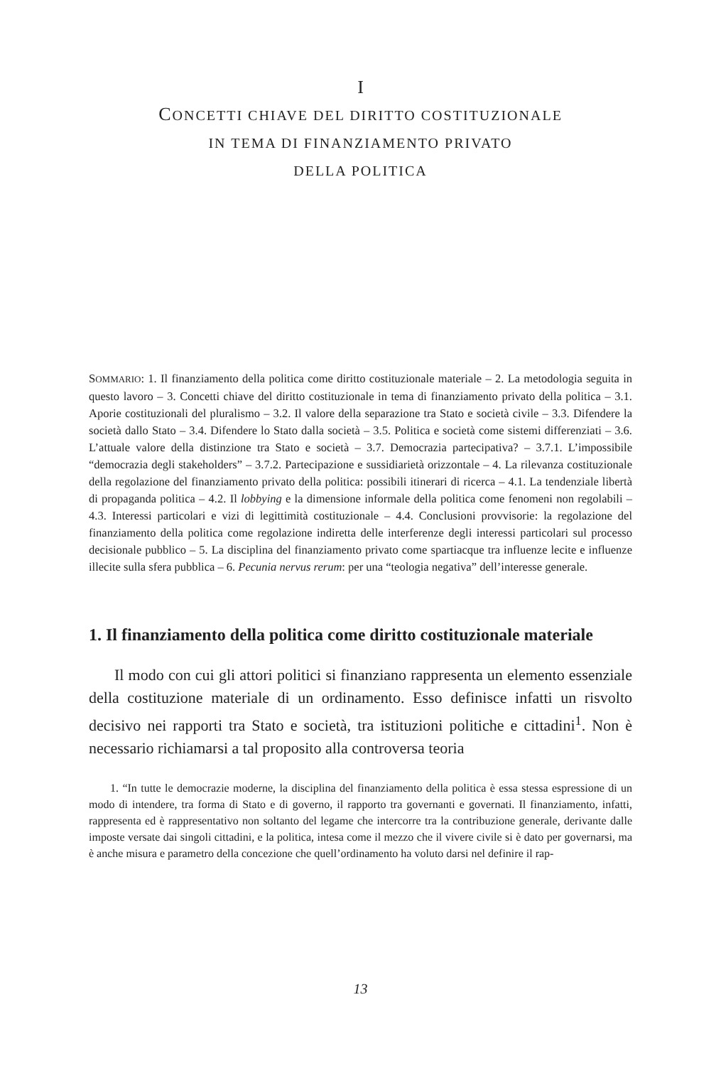I
CONCETTI CHIAVE DEL DIRITTO COSTITUZIONALE
IN TEMA DI FINANZIAMENTO PRIVATO
DELLA POLITICA
SOMMARIO: 1. Il finanziamento della politica come diritto costituzionale materiale – 2. La metodologia seguita in questo lavoro – 3. Concetti chiave del diritto costituzionale in tema di finanziamento privato della politica – 3.1. Aporie costituzionali del pluralismo – 3.2. Il valore della separazione tra Stato e società civile – 3.3. Difendere la società dallo Stato – 3.4. Difendere lo Stato dalla società – 3.5. Politica e società come sistemi differenziati – 3.6. L’attuale valore della distinzione tra Stato e società – 3.7. Democrazia partecipativa? – 3.7.1. L’impossibile “democrazia degli stakeholders” – 3.7.2. Partecipazione e sussidiarietà orizzontale – 4. La rilevanza costituzionale della regolazione del finanziamento privato della politica: possibili itinerari di ricerca – 4.1. La tendenziale libertà di propaganda politica – 4.2. Il lobbying e la dimensione informale della politica come fenomeni non regolabili – 4.3. Interessi particolari e vizi di legittimità costituzionale – 4.4. Conclusioni provvisorie: la regolazione del finanziamento della politica come regolazione indiretta delle interferenze degli interessi particolari sul processo decisionale pubblico – 5. La disciplina del finanziamento privato come spartiacque tra influenze lecite e influenze illecite sulla sfera pubblica – 6. Pecunia nervus rerum: per una “teologia negativa” dell’interesse generale.
1. Il finanziamento della politica come diritto costituzionale materiale
Il modo con cui gli attori politici si finanziano rappresenta un elemento essenziale della costituzione materiale di un ordinamento. Esso definisce infatti un risvolto decisivo nei rapporti tra Stato e società, tra istituzioni politiche e cittadini<sup>1</sup>. Non è necessario richiamarsi a tal proposito alla controversa teoria
1. “In tutte le democrazie moderne, la disciplina del finanziamento della politica è essa stessa espressione di un modo di intendere, tra forma di Stato e di governo, il rapporto tra governanti e governati. Il finanziamento, infatti, rappresenta ed è rappresentativo non soltanto del legame che intercorre tra la contribuzione generale, derivante dalle imposte versate dai singoli cittadini, e la politica, intesa come il mezzo che il vivere civile si è dato per governarsi, ma è anche misura e parametro della concezione che quell’ordinamento ha voluto darsi nel definire il rap-
13